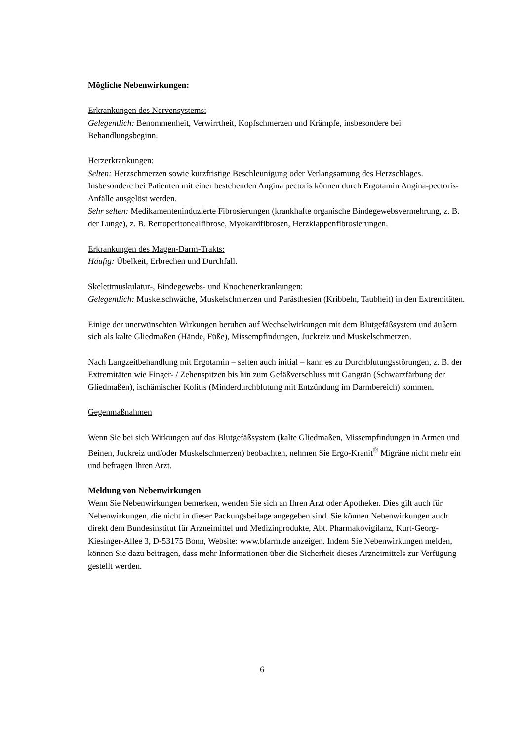Mögliche Nebenwirkungen:
Erkrankungen des Nervensystems:
Gelegentlich: Benommenheit, Verwirrtheit, Kopfschmerzen und Krämpfe, insbesondere bei Behandlungsbeginn.
Herzerkrankungen:
Selten: Herzschmerzen sowie kurzfristige Beschleunigung oder Verlangsamung des Herzschlages. Insbesondere bei Patienten mit einer bestehenden Angina pectoris können durch Ergotamin Angina-pectoris-Anfälle ausgelöst werden.
Sehr selten: Medikamenteninduzierte Fibrosierungen (krankhafte organische Bindegewebsvermehrung, z. B. der Lunge), z. B. Retroperitonealfibrose, Myokardfibrosen, Herzklappenfibrosierungen.
Erkrankungen des Magen-Darm-Trakts:
Häufig: Übelkeit, Erbrechen und Durchfall.
Skelettmuskulatur-, Bindegewebs- und Knochenerkrankungen:
Gelegentlich: Muskelschwäche, Muskelschmerzen und Parästhesien (Kribbeln, Taubheit) in den Extremitäten.
Einige der unerwünschten Wirkungen beruhen auf Wechselwirkungen mit dem Blutgefäßsystem und äußern sich als kalte Gliedmaßen (Hände, Füße), Missempfindungen, Juckreiz und Muskelschmerzen.
Nach Langzeitbehandlung mit Ergotamin – selten auch initial – kann es zu Durchblutungsstörungen, z. B. der Extremitäten wie Finger- / Zehenspitzen bis hin zum Gefäßverschluss mit Gangrän (Schwarzfärbung der Gliedmaßen), ischämischer Kolitis (Minderdurchblutung mit Entzündung im Darmbereich) kommen.
Gegenmaßnahmen
Wenn Sie bei sich Wirkungen auf das Blutgefäßsystem (kalte Gliedmaßen, Missempfindungen in Armen und Beinen, Juckreiz und/oder Muskelschmerzen) beobachten, nehmen Sie Ergo-Kranit<sup>®</sup> Migräne nicht mehr ein und befragen Ihren Arzt.
Meldung von Nebenwirkungen
Wenn Sie Nebenwirkungen bemerken, wenden Sie sich an Ihren Arzt oder Apotheker. Dies gilt auch für Nebenwirkungen, die nicht in dieser Packungsbeilage angegeben sind. Sie können Nebenwirkungen auch direkt dem Bundesinstitut für Arzneimittel und Medizinprodukte, Abt. Pharmakovigilanz, Kurt-Georg-Kiesinger-Allee 3, D-53175 Bonn, Website: www.bfarm.de anzeigen. Indem Sie Nebenwirkungen melden, können Sie dazu beitragen, dass mehr Informationen über die Sicherheit dieses Arzneimittels zur Verfügung gestellt werden.
6